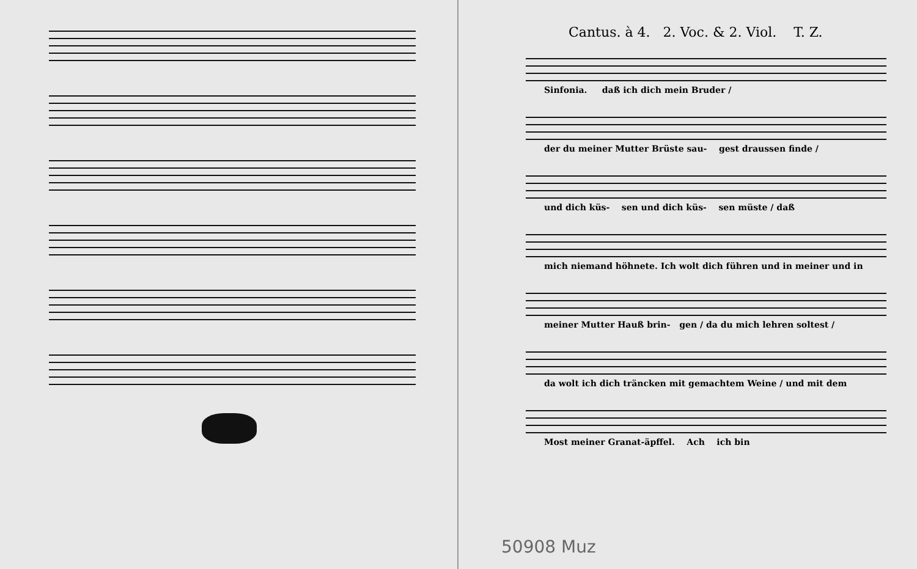Cantus. à 4. 2. Voc. & 2. Viol. T. Z.
Sinfonia. daß ich dich mein Bruder /
der du meiner Mutter Brüste sau- gest draussen finde /
und dich küs- sen und dich küs- sen müste / daß
mich niemand höhnete. Ich wolt dich führen und in meiner und in
meiner Mutter Hauß brin- gen / da du mich lehren soltest /
da wolt ich dich träncken mit gemachtem Weine / und mit dem
Most meiner Granat-äpffel. Ach ich bin
50908 Muz